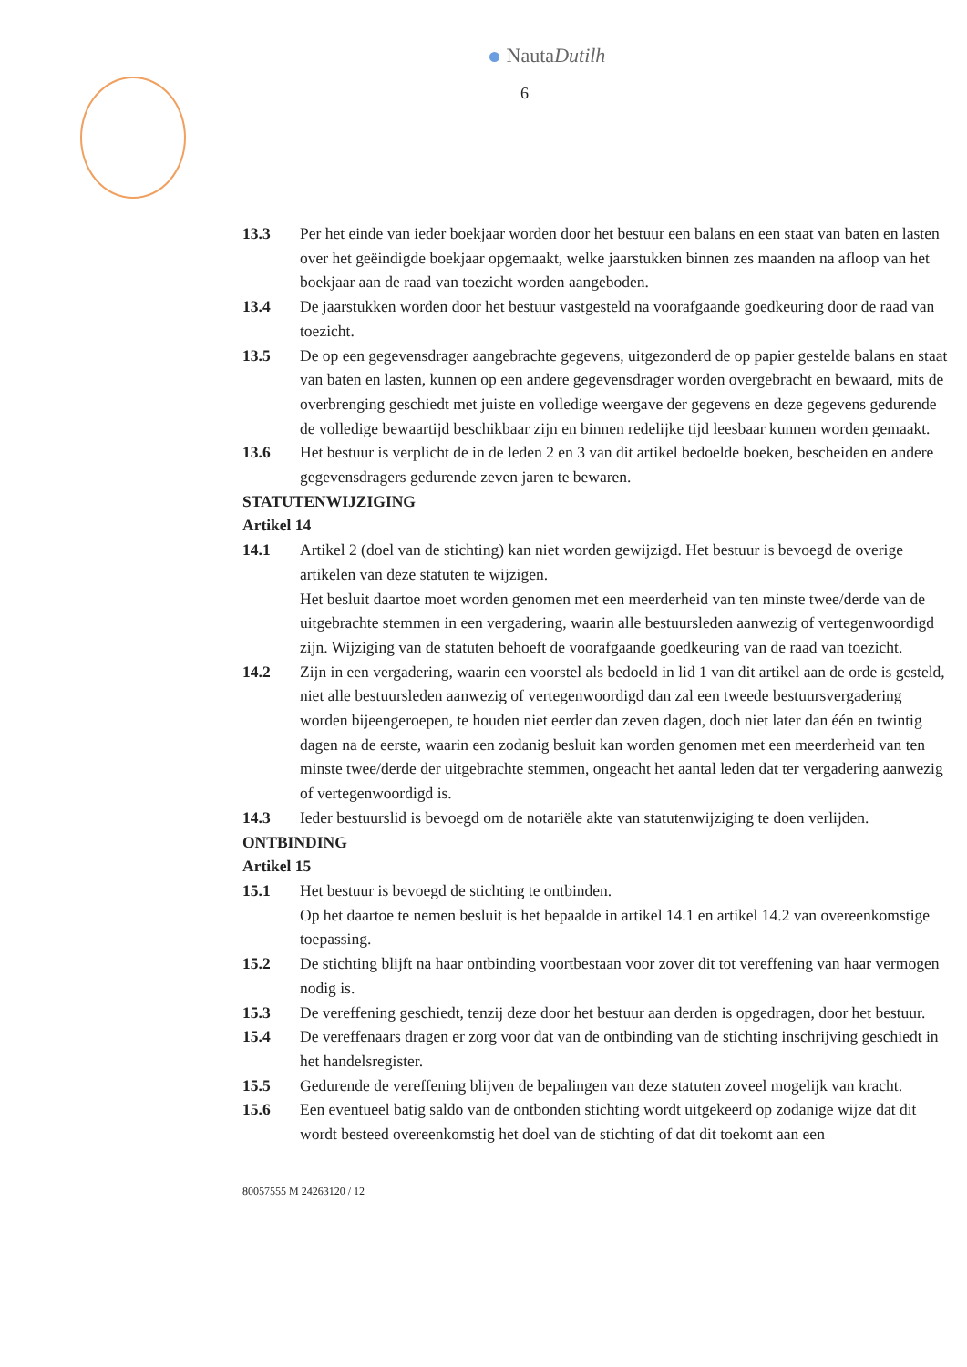NautaDutilh
6
13.3 Per het einde van ieder boekjaar worden door het bestuur een balans en een staat van baten en lasten over het geëindigde boekjaar opgemaakt, welke jaarstukken binnen zes maanden na afloop van het boekjaar aan de raad van toezicht worden aangeboden.
13.4 De jaarstukken worden door het bestuur vastgesteld na voorafgaande goedkeuring door de raad van toezicht.
13.5 De op een gegevensdrager aangebrachte gegevens, uitgezonderd de op papier gestelde balans en staat van baten en lasten, kunnen op een andere gegevensdrager worden overgebracht en bewaard, mits de overbrenging geschiedt met juiste en volledige weergave der gegevens en deze gegevens gedurende de volledige bewaartijd beschikbaar zijn en binnen redelijke tijd leesbaar kunnen worden gemaakt.
13.6 Het bestuur is verplicht de in de leden 2 en 3 van dit artikel bedoelde boeken, bescheiden en andere gegevensdragers gedurende zeven jaren te bewaren.
STATUTENWIJZIGING
Artikel 14
14.1 Artikel 2 (doel van de stichting) kan niet worden gewijzigd. Het bestuur is bevoegd de overige artikelen van deze statuten te wijzigen.
Het besluit daartoe moet worden genomen met een meerderheid van ten minste twee/derde van de uitgebrachte stemmen in een vergadering, waarin alle bestuursleden aanwezig of vertegenwoordigd zijn. Wijziging van de statuten behoeft de voorafgaande goedkeuring van de raad van toezicht.
14.2 Zijn in een vergadering, waarin een voorstel als bedoeld in lid 1 van dit artikel aan de orde is gesteld, niet alle bestuursleden aanwezig of vertegenwoordigd dan zal een tweede bestuursvergadering worden bijeengeroepen, te houden niet eerder dan zeven dagen, doch niet later dan één en twintig dagen na de eerste, waarin een zodanig besluit kan worden genomen met een meerderheid van ten minste twee/derde der uitgebrachte stemmen, ongeacht het aantal leden dat ter vergadering aanwezig of vertegenwoordigd is.
14.3 Ieder bestuurslid is bevoegd om de notariële akte van statutenwijziging te doen verlijden.
ONTBINDING
Artikel 15
15.1 Het bestuur is bevoegd de stichting te ontbinden.
Op het daartoe te nemen besluit is het bepaalde in artikel 14.1 en artikel 14.2 van overeenkomstige toepassing.
15.2 De stichting blijft na haar ontbinding voortbestaan voor zover dit tot vereffening van haar vermogen nodig is.
15.3 De vereffening geschiedt, tenzij deze door het bestuur aan derden is opgedragen, door het bestuur.
15.4 De vereffenaars dragen er zorg voor dat van de ontbinding van de stichting inschrijving geschiedt in het handelsregister.
15.5 Gedurende de vereffening blijven de bepalingen van deze statuten zoveel mogelijk van kracht.
15.6 Een eventueel batig saldo van de ontbonden stichting wordt uitgekeerd op zodanige wijze dat dit wordt besteed overeenkomstig het doel van de stichting of dat dit toekomt aan een
80057555 M 24263120 / 12